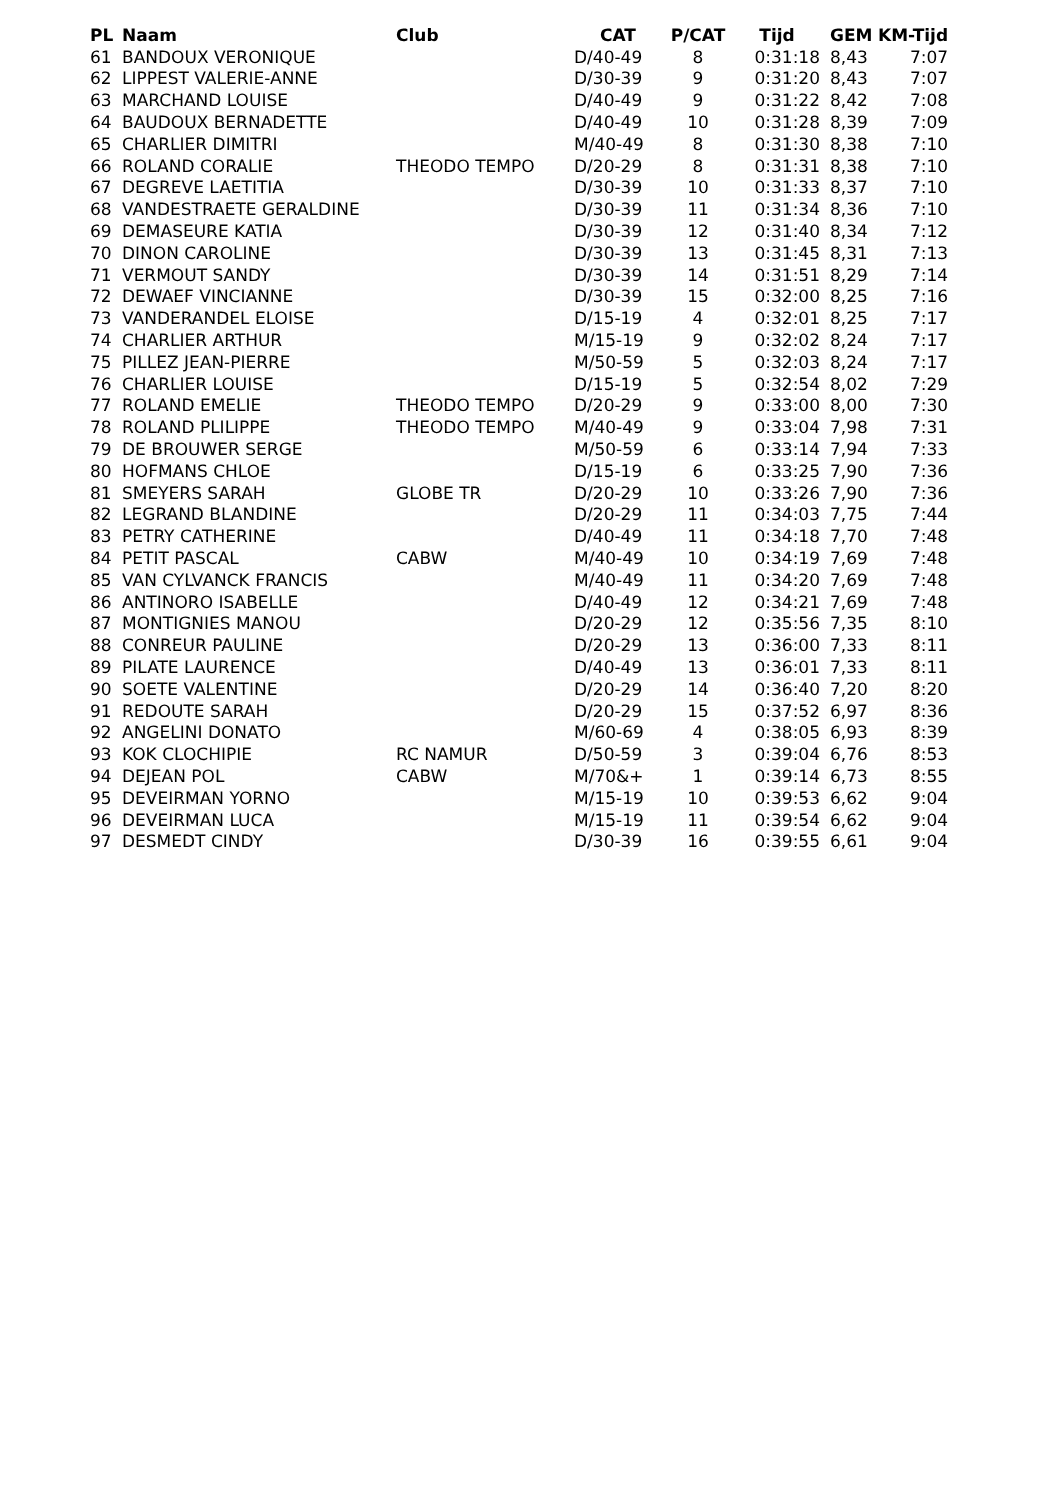| PL | Naam | Club | CAT | P/CAT | Tijd | GEM | KM-Tijd |
| --- | --- | --- | --- | --- | --- | --- | --- |
| 61 | BANDOUX VERONIQUE | | D/40-49 | 8 | 0:31:18 | 8,43 | 7:07 |
| 62 | LIPPEST VALERIE-ANNE | | D/30-39 | 9 | 0:31:20 | 8,43 | 7:07 |
| 63 | MARCHAND LOUISE | | D/40-49 | 9 | 0:31:22 | 8,42 | 7:08 |
| 64 | BAUDOUX BERNADETTE | | D/40-49 | 10 | 0:31:28 | 8,39 | 7:09 |
| 65 | CHARLIER DIMITRI | | M/40-49 | 8 | 0:31:30 | 8,38 | 7:10 |
| 66 | ROLAND CORALIE | THEODO TEMPO | D/20-29 | 8 | 0:31:31 | 8,38 | 7:10 |
| 67 | DEGREVE LAETITIA | | D/30-39 | 10 | 0:31:33 | 8,37 | 7:10 |
| 68 | VANDESTRAETE GERALDINE | | D/30-39 | 11 | 0:31:34 | 8,36 | 7:10 |
| 69 | DEMASEURE KATIA | | D/30-39 | 12 | 0:31:40 | 8,34 | 7:12 |
| 70 | DINON CAROLINE | | D/30-39 | 13 | 0:31:45 | 8,31 | 7:13 |
| 71 | VERMOUT SANDY | | D/30-39 | 14 | 0:31:51 | 8,29 | 7:14 |
| 72 | DEWAEF VINCIANNE | | D/30-39 | 15 | 0:32:00 | 8,25 | 7:16 |
| 73 | VANDERANDEL ELOISE | | D/15-19 | 4 | 0:32:01 | 8,25 | 7:17 |
| 74 | CHARLIER ARTHUR | | M/15-19 | 9 | 0:32:02 | 8,24 | 7:17 |
| 75 | PILLEZ JEAN-PIERRE | | M/50-59 | 5 | 0:32:03 | 8,24 | 7:17 |
| 76 | CHARLIER LOUISE | | D/15-19 | 5 | 0:32:54 | 8,02 | 7:29 |
| 77 | ROLAND EMELIE | THEODO TEMPO | D/20-29 | 9 | 0:33:00 | 8,00 | 7:30 |
| 78 | ROLAND PLILIPPE | THEODO TEMPO | M/40-49 | 9 | 0:33:04 | 7,98 | 7:31 |
| 79 | DE BROUWER SERGE | | M/50-59 | 6 | 0:33:14 | 7,94 | 7:33 |
| 80 | HOFMANS CHLOE | | D/15-19 | 6 | 0:33:25 | 7,90 | 7:36 |
| 81 | SMEYERS SARAH | GLOBE TR | D/20-29 | 10 | 0:33:26 | 7,90 | 7:36 |
| 82 | LEGRAND BLANDINE | | D/20-29 | 11 | 0:34:03 | 7,75 | 7:44 |
| 83 | PETRY CATHERINE | | D/40-49 | 11 | 0:34:18 | 7,70 | 7:48 |
| 84 | PETIT PASCAL | CABW | M/40-49 | 10 | 0:34:19 | 7,69 | 7:48 |
| 85 | VAN CYLVANCK FRANCIS | | M/40-49 | 11 | 0:34:20 | 7,69 | 7:48 |
| 86 | ANTINORO ISABELLE | | D/40-49 | 12 | 0:34:21 | 7,69 | 7:48 |
| 87 | MONTIGNIES MANOU | | D/20-29 | 12 | 0:35:56 | 7,35 | 8:10 |
| 88 | CONREUR PAULINE | | D/20-29 | 13 | 0:36:00 | 7,33 | 8:11 |
| 89 | PILATE LAURENCE | | D/40-49 | 13 | 0:36:01 | 7,33 | 8:11 |
| 90 | SOETE VALENTINE | | D/20-29 | 14 | 0:36:40 | 7,20 | 8:20 |
| 91 | REDOUTE SARAH | | D/20-29 | 15 | 0:37:52 | 6,97 | 8:36 |
| 92 | ANGELINI DONATO | | M/60-69 | 4 | 0:38:05 | 6,93 | 8:39 |
| 93 | KOK CLOCHIPIE | RC NAMUR | D/50-59 | 3 | 0:39:04 | 6,76 | 8:53 |
| 94 | DEJEAN POL | CABW | M/70&+ | 1 | 0:39:14 | 6,73 | 8:55 |
| 95 | DEVEIRMAN YORNO | | M/15-19 | 10 | 0:39:53 | 6,62 | 9:04 |
| 96 | DEVEIRMAN LUCA | | M/15-19 | 11 | 0:39:54 | 6,62 | 9:04 |
| 97 | DESMEDT CINDY | | D/30-39 | 16 | 0:39:55 | 6,61 | 9:04 |